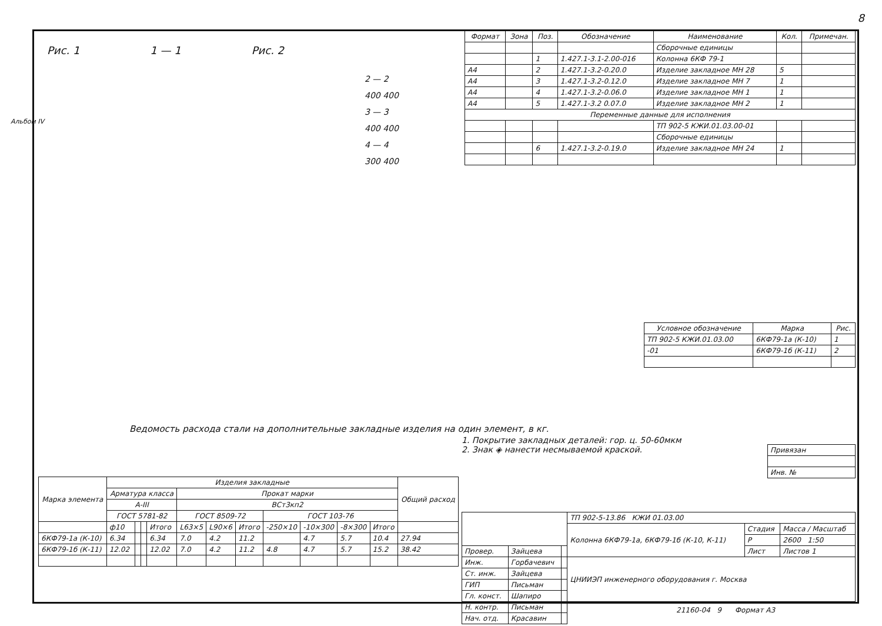8
Альбом IV
Рис. 1 1 — 1 Рис. 2
2 — 2
400 400
3 — 3
400 400
4 — 4
300 400
| Формат | Зона | Поз. | Обозначение | Наименование | Кол. | Примечан. |
| --- | --- | --- | --- | --- | --- | --- |
| | | | | Сборочные единицы | | |
| | | 1 | 1.427.1-3.1-2.00-016 | Колонна 6КФ 79-1 | | |
| А4 | | 2 | 1.427.1-3.2-0.20.0 | Изделие закладное МН 28 | 5 | |
| А4 | | 3 | 1.427.1-3.2-0.12.0 | Изделие закладное МН 7 | 1 | |
| А4 | | 4 | 1.427.1-3.2-0.06.0 | Изделие закладное МН 1 | 1 | |
| А4 | | 5 | 1.427.1-3.2 0.07.0 | Изделие закладное МН 2 | 1 | |
| Переменные данные для исполнения | | | | | | |
| | | | | ТП 902-5 КЖИ.01.03.00-01 | | |
| | | | | Сборочные единицы | | |
| | | 6 | 1.427.1-3.2-0.19.0 | Изделие закладное МН 24 | 1 | |
| Условное обозначение | Марка | Рис. |
| --- | --- | --- |
| ТП 902-5 КЖИ.01.03.00 | 6КФ79-1а (К-10) | 1 |
| -01 | 6КФ79-1б (К-11) | 2 |
Ведомость расхода стали на дополнительные закладные изделия на один элемент, в кг.
1. Покрытие закладных деталей: гор. ц. 50-60мкм
2. Знак ◈ нанести несмываемой краской.
| Марка элемента | Изделия закладные | | | | | | | | | | | Общий расход |
| --- | --- | --- | --- | --- | --- | --- | --- | --- | --- | --- | --- | --- |
| | Арматура класса | | | | Прокат марки | | | | | | | |
| | А-III | | | | ВСт3кп2 | | | | | | | |
| | ГОСТ 5781-82 | | | | ГОСТ 8509-72 | | | ГОСТ 103-76 | | | | |
| | ф10 | | | Итого | L63×5 | L90×6 | Итого | -250×10 | -10×300 | -8×300 | Итого | |
| 6КФ79-1а (К-10) | 6.34 | | | 6.34 | 7.0 | 4.2 | 11.2 | | 4.7 | 5.7 | 10.4 | 27.94 |
| 6КФ79-1б (К-11) | 12.02 | | | 12.02 | 7.0 | 4.2 | 11.2 | 4.8 | 4.7 | 5.7 | 15.2 | 38.42 |
| Привязан |
| Инв. № |
| | | | ТП 902-5-13.86 КЖИ 01.03.00 | | |
| | | | Колонна 6КФ79-1а, 6КФ79-1б (К-10, К-11) | Стадия | Масса / Масштаб |
| | | | | Р | 2600 1:50 |
| Провер. | Зайцева | | | Лист | Листов 1 |
| Инж. | Горбачевич | | ЦНИИЭП инженерного оборудования г. Москва | | |
| Ст. инж. | Зайцева | | | | |
| ГИП | Письман | | | | |
| Гл. конст. | Шапиро | | | | |
| Н. контр. | Письман | | | | |
| Нач. отд. | Красавин | | | | |
21160-04 9 Формат А3